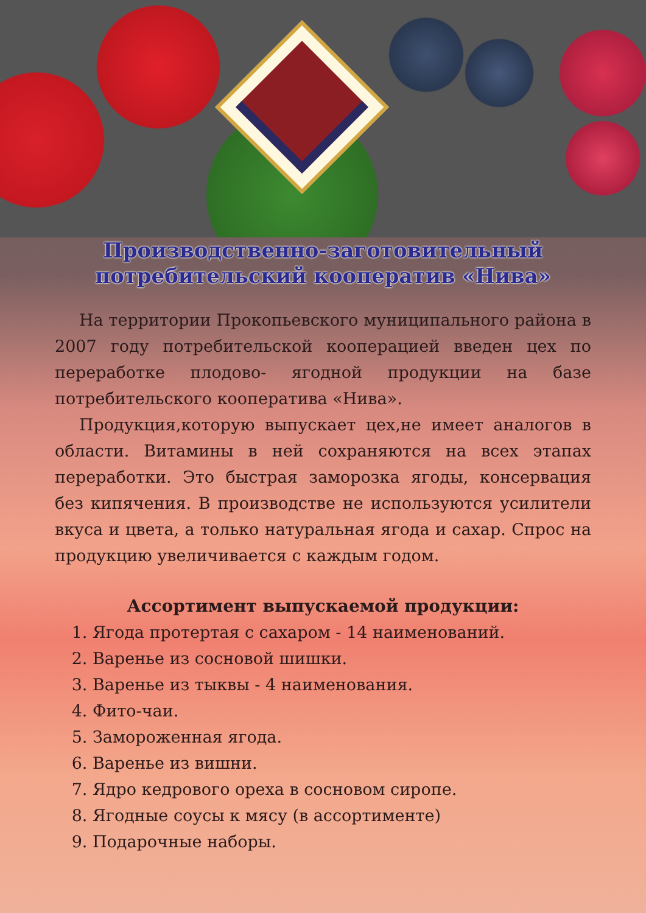Производственно-заготовительный
потребительский кооператив «Нива»
На территории Прокопьевского муниципального района в 2007 году потребительской кооперацией введен цех по переработке плодово- ягодной продукции на базе потребительского кооператива «Нива».
Продукция,которую выпускает цех,не имеет аналогов в области. Витамины в ней сохраняются на всех этапах переработки. Это быстрая заморозка ягоды, консервация без кипячения. В производстве не используются усилители вкуса и цвета, а только натуральная ягода и сахар. Спрос на продукцию увеличивается с каждым годом.
Ассортимент выпускаемой продукции:
1. Ягода протертая с сахаром - 14 наименований.
2. Варенье из сосновой шишки.
3. Варенье из тыквы - 4 наименования.
4. Фито-чаи.
5. Замороженная ягода.
6. Варенье из вишни.
7. Ядро кедрового ореха в сосновом сиропе.
8. Ягодные соусы к мясу (в ассортименте)
9. Подарочные наборы.